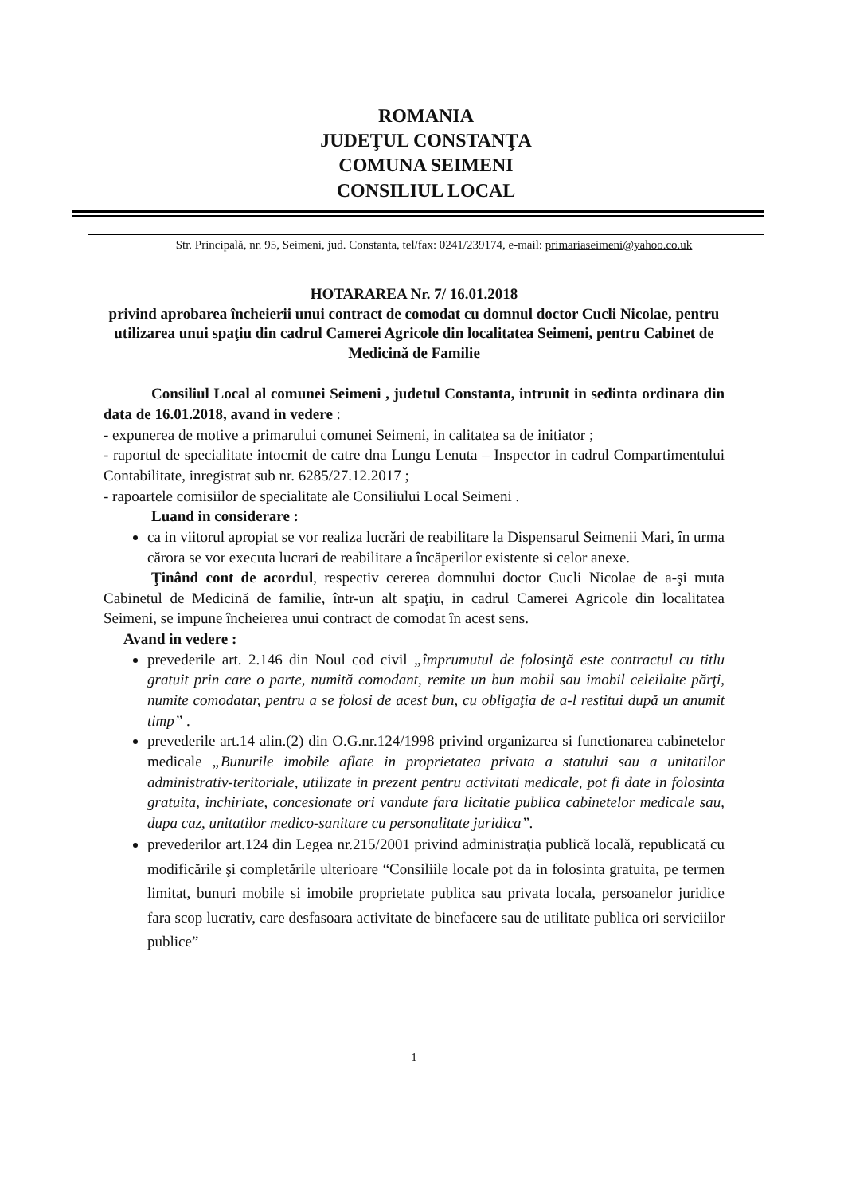ROMANIA
JUDEŢUL CONSTANŢA
COMUNA SEIMENI
CONSILIUL LOCAL
Str. Principală, nr. 95, Seimeni, jud. Constanta, tel/fax: 0241/239174, e-mail: primariaseimeni@yahoo.co.uk
HOTARAREA Nr. 7/ 16.01.2018
privind aprobarea încheierii unui contract de comodat cu domnul doctor Cucli Nicolae, pentru utilizarea unui spaţiu din cadrul Camerei Agricole din localitatea Seimeni, pentru Cabinet de Medicină de Familie
Consiliul Local al comunei Seimeni , judetul Constanta, intrunit in sedinta ordinara din data de 16.01.2018, avand in vedere :
- expunerea de motive a primarului comunei Seimeni, in calitatea sa de initiator ;
- raportul de specialitate intocmit de catre dna Lungu Lenuta – Inspector in cadrul Compartimentului Contabilitate, inregistrat sub nr. 6285/27.12.2017 ;
- rapoartele comisiilor de specialitate ale Consiliului Local Seimeni .
Luand in considerare :
ca in viitorul apropiat se vor realiza lucrări de reabilitare la Dispensarul Seimenii Mari, în urma cărora se vor executa lucrari de reabilitare a încăperilor existente si celor anexe.
Ţinând cont de acordul, respectiv cererea domnului doctor Cucli Nicolae de a-şi muta Cabinetul de Medicină de familie, într-un alt spaţiu, in cadrul Camerei Agricole din localitatea Seimeni, se impune încheierea unui contract de comodat în acest sens.
Avand in vedere :
prevederile art. 2.146 din Noul cod civil „împrumutul de folosinţă este contractul cu titlu gratuit prin care o parte, numită comodant, remite un bun mobil sau imobil celeilalte părţi, numite comodatar, pentru a se folosi de acest bun, cu obligaţia de a-l restitui după un anumit timp” .
prevederile art.14 alin.(2) din O.G.nr.124/1998 privind organizarea si functionarea cabinetelor medicale „Bunurile imobile aflate in proprietatea privata a statului sau a unitatilor administrativ-teritoriale, utilizate in prezent pentru activitati medicale, pot fi date in folosinta gratuita, inchiriate, concesionate ori vandute fara licitatie publica cabinetelor medicale sau, dupa caz, unitatilor medico-sanitare cu personalitate juridica”.
prevederilor art.124 din Legea nr.215/2001 privind administraţia publică locală, republicată cu modificările şi completările ulterioare “Consiliile locale pot da in folosinta gratuita, pe termen limitat, bunuri mobile si imobile proprietate publica sau privata locala, persoanelor juridice fara scop lucrativ, care desfasoara activitate de binefacere sau de utilitate publica ori serviciilor publice”
1